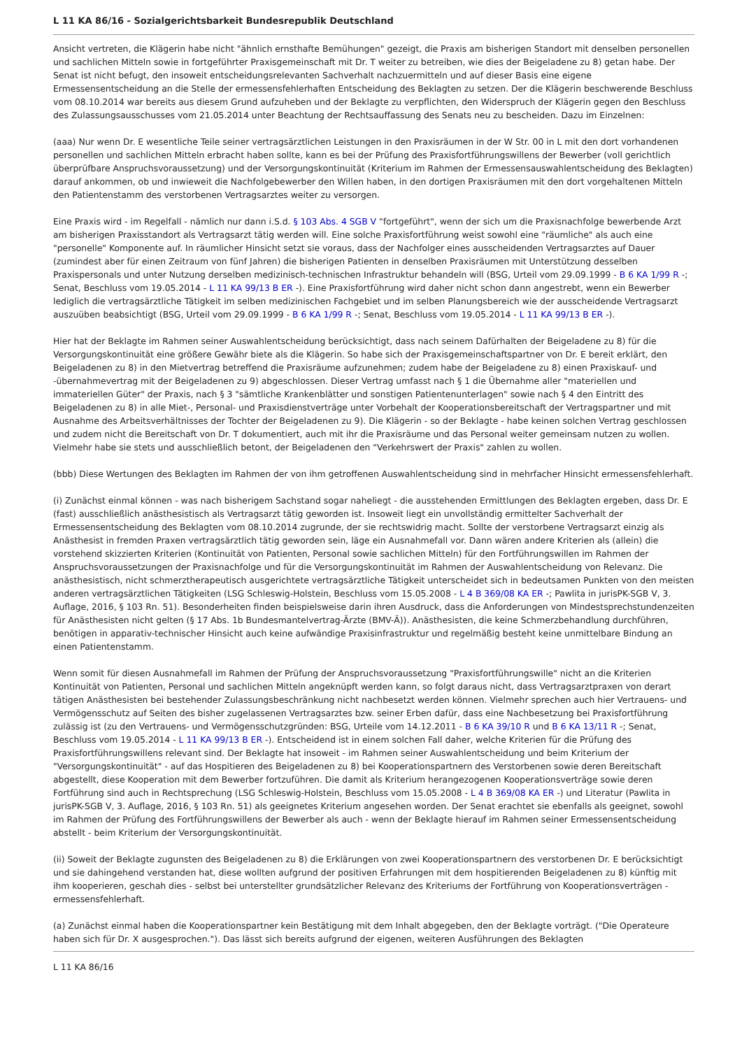L 11 KA 86/16 - Sozialgerichtsbarkeit Bundesrepublik Deutschland
Ansicht vertreten, die Klägerin habe nicht "ähnlich ernsthafte Bemühungen" gezeigt, die Praxis am bisherigen Standort mit denselben personellen und sachlichen Mitteln sowie in fortgeführter Praxisgemeinschaft mit Dr. T weiter zu betreiben, wie dies der Beigeladene zu 8) getan habe. Der Senat ist nicht befugt, den insoweit entscheidungsrelevanten Sachverhalt nachzuermitteln und auf dieser Basis eine eigene Ermessensentscheidung an die Stelle der ermessensfehlerhaften Entscheidung des Beklagten zu setzen. Der die Klägerin beschwerende Beschluss vom 08.10.2014 war bereits aus diesem Grund aufzuheben und der Beklagte zu verpflichten, den Widerspruch der Klägerin gegen den Beschluss des Zulassungsausschusses vom 21.05.2014 unter Beachtung der Rechtsauffassung des Senats neu zu bescheiden. Dazu im Einzelnen:
(aaa) Nur wenn Dr. E wesentliche Teile seiner vertragsärztlichen Leistungen in den Praxisräumen in der W Str. 00 in L mit den dort vorhandenen personellen und sachlichen Mitteln erbracht haben sollte, kann es bei der Prüfung des Praxisfortführungswillens der Bewerber (voll gerichtlich überprüfbare Anspruchsvoraussetzung) und der Versorgungskontinuität (Kriterium im Rahmen der Ermessensauswahlentscheidung des Beklagten) darauf ankommen, ob und inwieweit die Nachfolgebewerber den Willen haben, in den dortigen Praxisräumen mit den dort vorgehaltenen Mitteln den Patientenstamm des verstorbenen Vertragsarztes weiter zu versorgen.
Eine Praxis wird - im Regelfall - nämlich nur dann i.S.d. § 103 Abs. 4 SGB V "fortgeführt", wenn der sich um die Praxisnachfolge bewerbende Arzt am bisherigen Praxisstandort als Vertragsarzt tätig werden will. Eine solche Praxisfortführung weist sowohl eine "räumliche" als auch eine "personelle" Komponente auf. In räumlicher Hinsicht setzt sie voraus, dass der Nachfolger eines ausscheidenden Vertragsarztes auf Dauer (zumindest aber für einen Zeitraum von fünf Jahren) die bisherigen Patienten in denselben Praxisräumen mit Unterstützung desselben Praxispersonals und unter Nutzung derselben medizinisch-technischen Infrastruktur behandeln will (BSG, Urteil vom 29.09.1999 - B 6 KA 1/99 R -; Senat, Beschluss vom 19.05.2014 - L 11 KA 99/13 B ER -). Eine Praxisfortführung wird daher nicht schon dann angestrebt, wenn ein Bewerber lediglich die vertragsärztliche Tätigkeit im selben medizinischen Fachgebiet und im selben Planungsbereich wie der ausscheidende Vertragsarzt auszuüben beabsichtigt (BSG, Urteil vom 29.09.1999 - B 6 KA 1/99 R -; Senat, Beschluss vom 19.05.2014 - L 11 KA 99/13 B ER -).
Hier hat der Beklagte im Rahmen seiner Auswahlentscheidung berücksichtigt, dass nach seinem Dafürhalten der Beigeladene zu 8) für die Versorgungskontinuität eine größere Gewähr biete als die Klägerin. So habe sich der Praxisgemeinschaftspartner von Dr. E bereit erklärt, den Beigeladenen zu 8) in den Mietvertrag betreffend die Praxisräume aufzunehmen; zudem habe der Beigeladene zu 8) einen Praxiskauf- und -übernahmevertrag mit der Beigeladenen zu 9) abgeschlossen. Dieser Vertrag umfasst nach § 1 die Übernahme aller "materiellen und immateriellen Güter" der Praxis, nach § 3 "sämtliche Krankenblätter und sonstigen Patientenunterlagen" sowie nach § 4 den Eintritt des Beigeladenen zu 8) in alle Miet-, Personal- und Praxisdienstverträge unter Vorbehalt der Kooperationsbereitschaft der Vertragspartner und mit Ausnahme des Arbeitsverhältnisses der Tochter der Beigeladenen zu 9). Die Klägerin - so der Beklagte - habe keinen solchen Vertrag geschlossen und zudem nicht die Bereitschaft von Dr. T dokumentiert, auch mit ihr die Praxisräume und das Personal weiter gemeinsam nutzen zu wollen. Vielmehr habe sie stets und ausschließlich betont, der Beigeladenen den "Verkehrswert der Praxis" zahlen zu wollen.
(bbb) Diese Wertungen des Beklagten im Rahmen der von ihm getroffenen Auswahlentscheidung sind in mehrfacher Hinsicht ermessensfehlerhaft.
(i) Zunächst einmal können - was nach bisherigem Sachstand sogar naheliegt - die ausstehenden Ermittlungen des Beklagten ergeben, dass Dr. E (fast) ausschließlich anästhesistisch als Vertragsarzt tätig geworden ist. Insoweit liegt ein unvollständig ermittelter Sachverhalt der Ermessensentscheidung des Beklagten vom 08.10.2014 zugrunde, der sie rechtswidrig macht. Sollte der verstorbene Vertragsarzt einzig als Anästhesist in fremden Praxen vertragsärztlich tätig geworden sein, läge ein Ausnahmefall vor. Dann wären andere Kriterien als (allein) die vorstehend skizzierten Kriterien (Kontinuität von Patienten, Personal sowie sachlichen Mitteln) für den Fortführungswillen im Rahmen der Anspruchsvoraussetzungen der Praxisnachfolge und für die Versorgungskontinuität im Rahmen der Auswahlentscheidung von Relevanz. Die anästhesistisch, nicht schmerztherapeutisch ausgerichtete vertragsärztliche Tätigkeit unterscheidet sich in bedeutsamen Punkten von den meisten anderen vertragsärztlichen Tätigkeiten (LSG Schleswig-Holstein, Beschluss vom 15.05.2008 - L 4 B 369/08 KA ER -; Pawlita in jurisPK-SGB V, 3. Auflage, 2016, § 103 Rn. 51). Besonderheiten finden beispielsweise darin ihren Ausdruck, dass die Anforderungen von Mindestsprechstundenzeiten für Anästhesisten nicht gelten (§ 17 Abs. 1b Bundesmantelvertrag-Ärzte (BMV-Ä)). Anästhesisten, die keine Schmerzbehandlung durchführen, benötigen in apparativ-technischer Hinsicht auch keine aufwändige Praxisinfrastruktur und regelmäßig besteht keine unmittelbare Bindung an einen Patientenstamm.
Wenn somit für diesen Ausnahmefall im Rahmen der Prüfung der Anspruchsvoraussetzung "Praxisfortführungswille" nicht an die Kriterien Kontinuität von Patienten, Personal und sachlichen Mitteln angeknüpft werden kann, so folgt daraus nicht, dass Vertragsarztpraxen von derart tätigen Anästhesisten bei bestehender Zulassungsbeschränkung nicht nachbesetzt werden können. Vielmehr sprechen auch hier Vertrauens- und Vermögensschutz auf Seiten des bisher zugelassenen Vertragsarztes bzw. seiner Erben dafür, dass eine Nachbesetzung bei Praxisfortführung zulässig ist (zu den Vertrauens- und Vermögensschutzgründen: BSG, Urteile vom 14.12.2011 - B 6 KA 39/10 R und B 6 KA 13/11 R -; Senat, Beschluss vom 19.05.2014 - L 11 KA 99/13 B ER -). Entscheidend ist in einem solchen Fall daher, welche Kriterien für die Prüfung des Praxisfortführungswillens relevant sind. Der Beklagte hat insoweit - im Rahmen seiner Auswahlentscheidung und beim Kriterium der "Versorgungskontinuität" - auf das Hospitieren des Beigeladenen zu 8) bei Kooperationspartnern des Verstorbenen sowie deren Bereitschaft abgestellt, diese Kooperation mit dem Bewerber fortzuführen. Die damit als Kriterium herangezogenen Kooperationsverträge sowie deren Fortführung sind auch in Rechtsprechung (LSG Schleswig-Holstein, Beschluss vom 15.05.2008 - L 4 B 369/08 KA ER -) und Literatur (Pawlita in jurisPK-SGB V, 3. Auflage, 2016, § 103 Rn. 51) als geeignetes Kriterium angesehen worden. Der Senat erachtet sie ebenfalls als geeignet, sowohl im Rahmen der Prüfung des Fortführungswillens der Bewerber als auch - wenn der Beklagte hierauf im Rahmen seiner Ermessensentscheidung abstellt - beim Kriterium der Versorgungskontinuität.
(ii) Soweit der Beklagte zugunsten des Beigeladenen zu 8) die Erklärungen von zwei Kooperationspartnern des verstorbenen Dr. E berücksichtigt und sie dahingehend verstanden hat, diese wollten aufgrund der positiven Erfahrungen mit dem hospitierenden Beigeladenen zu 8) künftig mit ihm kooperieren, geschah dies - selbst bei unterstellter grundsätzlicher Relevanz des Kriteriums der Fortführung von Kooperationsverträgen - ermessensfehlerhaft.
(a) Zunächst einmal haben die Kooperationspartner kein Bestätigung mit dem Inhalt abgegeben, den der Beklagte vorträgt. ("Die Operateure haben sich für Dr. X ausgesprochen."). Das lässt sich bereits aufgrund der eigenen, weiteren Ausführungen des Beklagten
L 11 KA 86/16